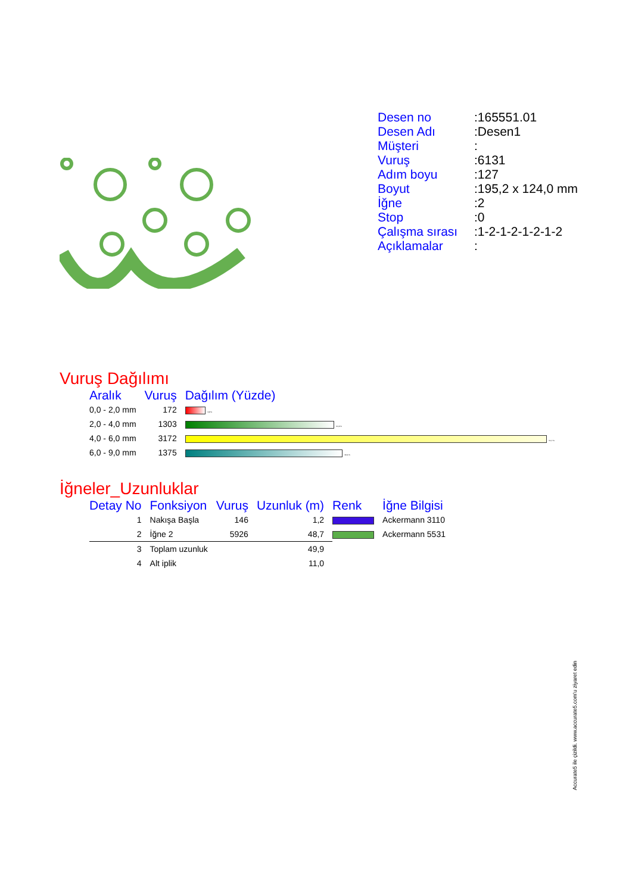| Desen no | :165551.01 |
| Desen Adı | :Desen1 |
| Müşteri | : |
| Vuruş | :6131 |
| Adım boyu | :127 |
| Boyut | :195,2 x 124,0 mm |
| İğne | :2 |
| Stop | :0 |
| Çalışma sırası | :1-2-1-2-1-2-1-2 |
| Açıklamalar | : |
Vuruş Dağılımı
| Aralık | Vuruş | Dağılım (Yüzde) |
| --- | --- | --- |
| 0,0 - 2,0 mm | 172 | 2,8 % |
| 2,0 - 4,0 mm | 1303 | 21,3 % |
| 4,0 - 6,0 mm | 3172 | 51,7 % |
| 6,0 - 9,0 mm | 1375 | 22,4 % |
İğneler_Uzunluklar
| Detay No | Fonksiyon | Vuruş | Uzunluk (m) | Renk | İğne Bilgisi |
| --- | --- | --- | --- | --- | --- |
| 1 | Nakışa Başla | 146 | 1,2 | | Ackermann 3110 |
| 2 | İğne 2 | 5926 | 48,7 | | Ackermann 5531 |
| 3 | Toplam uzunluk | | 49,9 | | |
| 4 | Alt iplik | | 11,0 | | |
Accurate5 ile çizildi. www.accurate5.com'u ziyaret edin